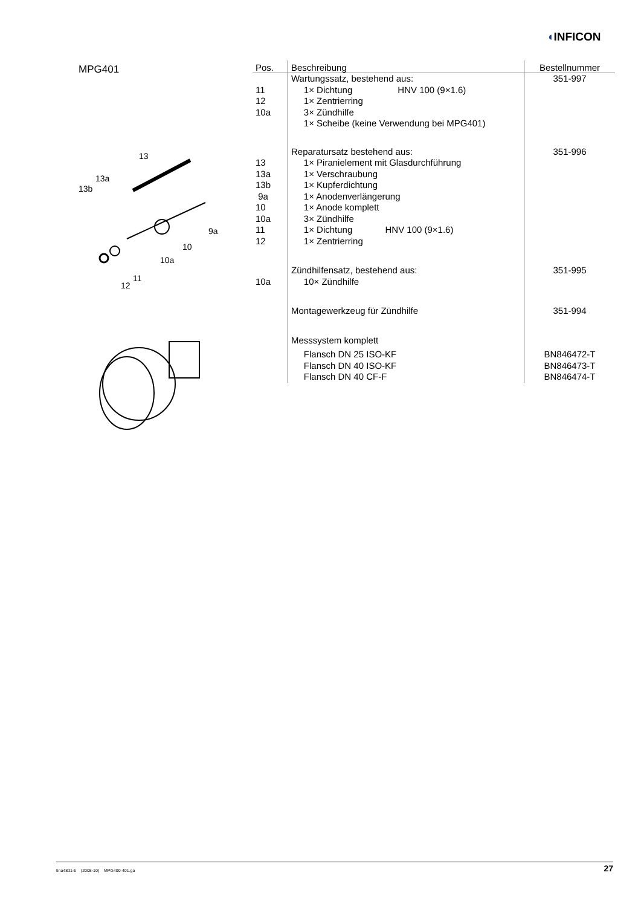◖INFICON
MPG401
13
13a
13b
9a
10
10a
11
12
| Pos. | Beschreibung | Bestellnummer |
| --- | --- | --- |
| | Wartungssatz, bestehend aus: | 351-997 |
| 11 | 1× Dichtung HNV 100 (9×1.6) | |
| 12 | 1× Zentrierring | |
| 10a | 3× Zündhilfe | |
| | 1× Scheibe (keine Verwendung bei MPG401) | |
| | Reparatursatz bestehend aus: | 351-996 |
| 13 | 1× Piranielement mit Glasdurchführung | |
| 13a | 1× Verschraubung | |
| 13b | 1× Kupferdichtung | |
| 9a | 1× Anodenverlängerung | |
| 10 | 1× Anode komplett | |
| 10a | 3× Zündhilfe | |
| 11 | 1× Dichtung HNV 100 (9×1.6) | |
| 12 | 1× Zentrierring | |
| | Zündhilfensatz, bestehend aus: | 351-995 |
| 10a | 10× Zündhilfe | |
| | Montagewerkzeug für Zündhilfe | 351-994 |
| | Messsystem komplett | |
| | Flansch DN 25 ISO-KF | BN846472-T |
| | Flansch DN 40 ISO-KF | BN846473-T |
| | Flansch DN 40 CF-F | BN846474-T |
tina48d1-b (2008-10) MPG400-401.ga 27